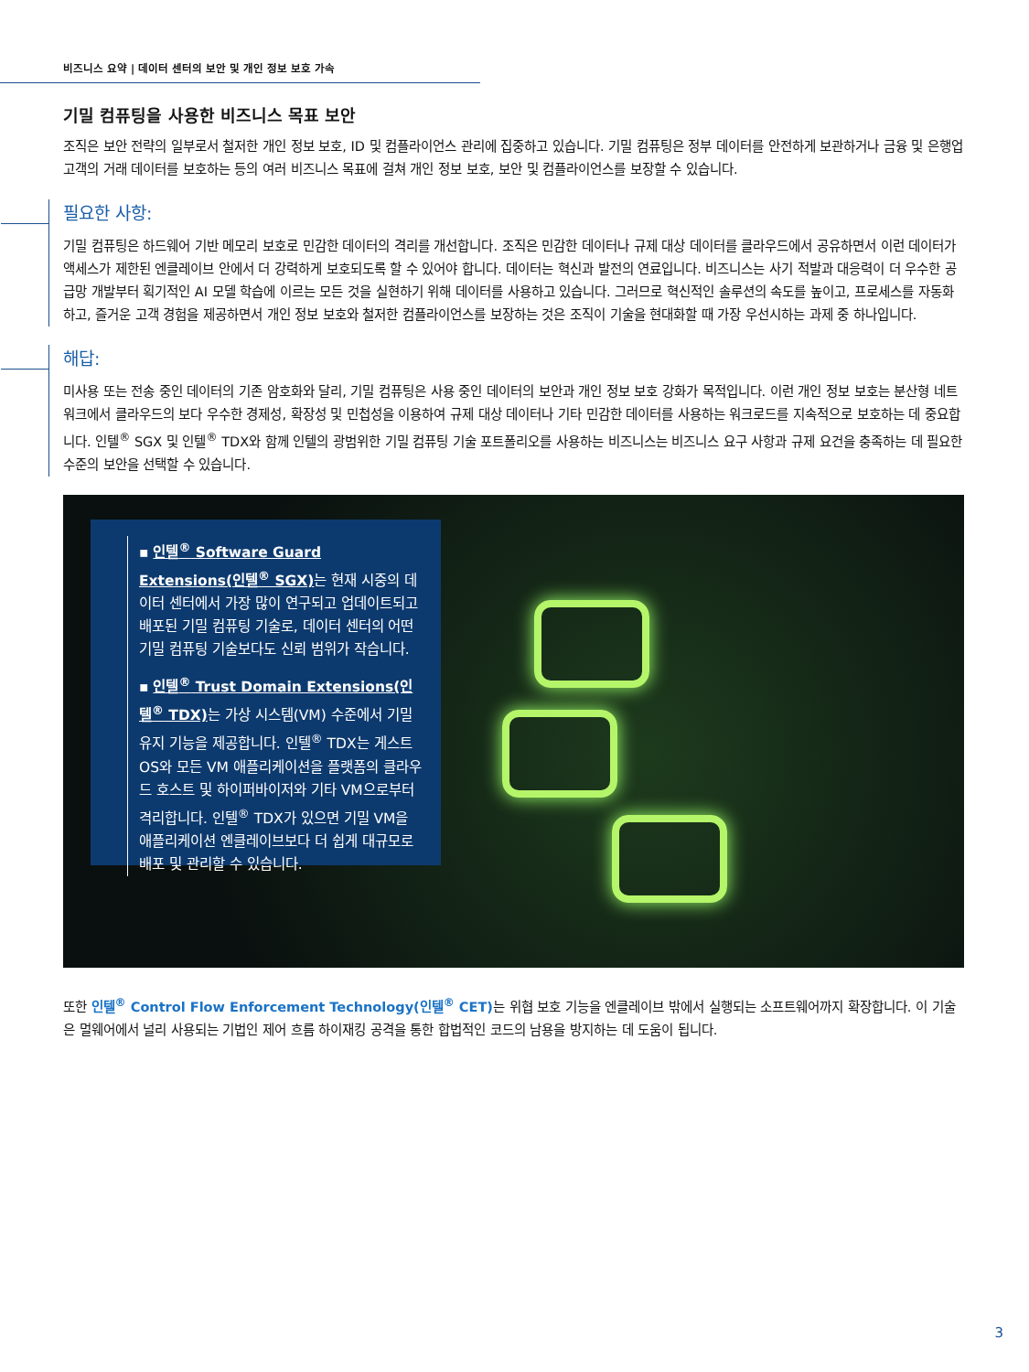비즈니스 요약 | 데이터 센터의 보안 및 개인 정보 보호 가속
기밀 컴퓨팅을 사용한 비즈니스 목표 보안
조직은 보안 전략의 일부로서 철저한 개인 정보 보호, ID 및 컴플라이언스 관리에 집중하고 있습니다. 기밀 컴퓨팅은 정부 데이터를 안전하게 보관하거나 금융 및 은행업 고객의 거래 데이터를 보호하는 등의 여러 비즈니스 목표에 걸쳐 개인 정보 보호, 보안 및 컴플라이언스를 보장할 수 있습니다.
필요한 사항:
기밀 컴퓨팅은 하드웨어 기반 메모리 보호로 민감한 데이터의 격리를 개선합니다. 조직은 민감한 데이터나 규제 대상 데이터를 클라우드에서 공유하면서 이런 데이터가 액세스가 제한된 엔클레이브 안에서 더 강력하게 보호되도록 할 수 있어야 합니다. 데이터는 혁신과 발전의 연료입니다. 비즈니스는 사기 적발과 대응력이 더 우수한 공급망 개발부터 획기적인 AI 모델 학습에 이르는 모든 것을 실현하기 위해 데이터를 사용하고 있습니다. 그러므로 혁신적인 솔루션의 속도를 높이고, 프로세스를 자동화하고, 즐거운 고객 경험을 제공하면서 개인 정보 보호와 철저한 컴플라이언스를 보장하는 것은 조직이 기술을 현대화할 때 가장 우선시하는 과제 중 하나입니다.
해답:
미사용 또는 전송 중인 데이터의 기존 암호화와 달리, 기밀 컴퓨팅은 사용 중인 데이터의 보안과 개인 정보 보호 강화가 목적입니다. 이런 개인 정보 보호는 분산형 네트워크에서 클라우드의 보다 우수한 경제성, 확장성 및 민첩성을 이용하여 규제 대상 데이터나 기타 민감한 데이터를 사용하는 워크로드를 지속적으로 보호하는 데 중요합니다. 인텔<sup>®</sup> SGX 및 인텔<sup>®</sup> TDX와 함께 인텔의 광범위한 기밀 컴퓨팅 기술 포트폴리오를 사용하는 비즈니스는 비즈니스 요구 사항과 규제 요건을 충족하는 데 필요한 수준의 보안을 선택할 수 있습니다.
▪ 인텔<sup>®</sup> Software Guard Extensions(인텔<sup>®</sup> SGX) 는 현재 시중의 데이터 센터에서 가장 많이 연구되고 업데이트되고 배포된 기밀 컴퓨팅 기술로, 데이터 센터의 어떤 기밀 컴퓨팅 기술보다도 신뢰 범위가 작습니다.
▪ 인텔<sup>®</sup> Trust Domain Extensions(인텔<sup>®</sup> TDX) 는 가상 시스템(VM) 수준에서 기밀 유지 기능을 제공합니다. 인텔<sup>®</sup> TDX는 게스트 OS와 모든 VM 애플리케이션을 플랫폼의 클라우드 호스트 및 하이퍼바이저와 기타 VM으로부터 격리합니다. 인텔<sup>®</sup> TDX가 있으면 기밀 VM을 애플리케이션 엔클레이브보다 더 쉽게 대규모로 배포 및 관리할 수 있습니다.
또한 인텔<sup>®</sup> Control Flow Enforcement Technology(인텔<sup>®</sup> CET) 는 위협 보호 기능을 엔클레이브 밖에서 실행되는 소프트웨어까지 확장합니다. 이 기술은 멀웨어에서 널리 사용되는 기법인 제어 흐름 하이재킹 공격을 통한 합법적인 코드의 남용을 방지하는 데 도움이 됩니다.
3